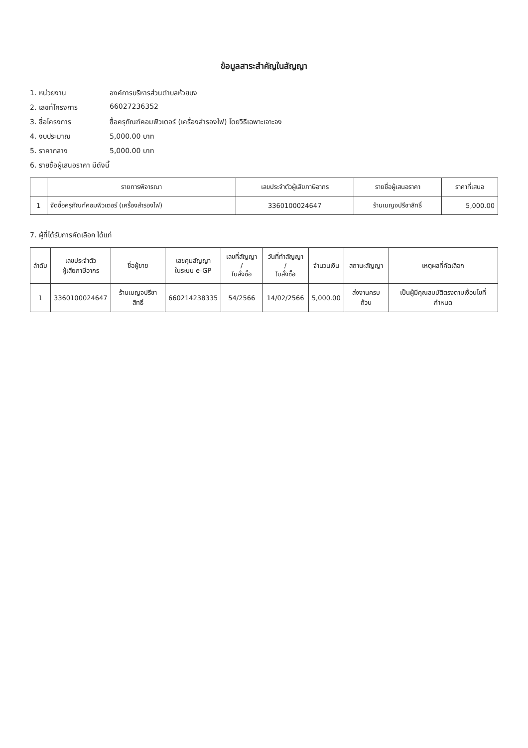ข้อมูลสาระสำคัญในสัญญา
1. หน่วยงาน องค์การบริหารส่วนตำบลห้วยบง
2. เลขที่โครงการ 66027236352
3. ชื่อโครงการ ซื้อครุภัณฑ์คอมพิวเตอร์ (เครื่องสำรองไฟ) โดยวิธีเฉพาะเจาะจง
4. งบประมาณ 5,000.00 บาท
5. ราคากลาง 5,000.00 บาท
6. รายชื่อผู้เสนอราคา มีดังนี้
| | รายการพิจารณา | เลขประจำตัวผู้เสียภาษีอากร | รายชื่อผู้เสนอราคา | ราคาที่เสนอ |
| --- | --- | --- | --- | --- |
| 1 | จัดซื้อครุภัณฑ์คอมพิวเตอร์ (เครื่องสำรองไฟ) | 3360100024647 | ร้านเบญจปรีชาสิทธิ์ | 5,000.00 |
7. ผู้ที่ได้รับการคัดเลือก ได้แก่
| ลำดับ | เลขประจำตัว ผู้เสียภาษีอากร | ชื่อผู้ขาย | เลขคุมสัญญา ในระบบ e-GP | เลขที่สัญญา / ใบสั่งซื้อ | วันที่ทำสัญญา / ใบสั่งซื้อ | จำนวนเงิน | สถานะสัญญา | เหตุผลที่คัดเลือก |
| --- | --- | --- | --- | --- | --- | --- | --- | --- |
| 1 | 3360100024647 | ร้านเบญจปรีชาสิทธิ์ | 660214238335 | 54/2566 | 14/02/2566 | 5,000.00 | ส่งงานครบถ้วน | เป็นผู้มีคุณสมบัติตรงตามเงื่อนไขที่กำหนด |